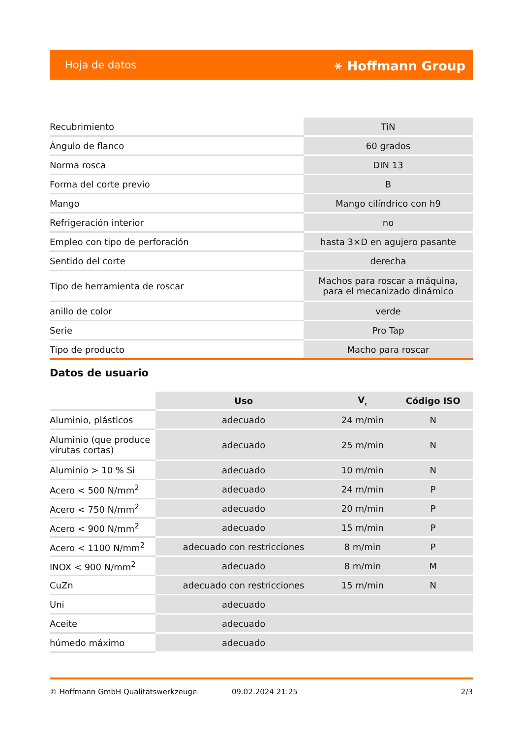Hoja de datos ⚹ Hoffmann Group
| Recubrimiento | TiN |
| Ángulo de flanco | 60 grados |
| Norma rosca | DIN 13 |
| Forma del corte previo | B |
| Mango | Mango cilíndrico con h9 |
| Refrigeración interior | no |
| Empleo con tipo de perforación | hasta 3×D en agujero pasante |
| Sentido del corte | derecha |
| Tipo de herramienta de roscar | Machos para roscar a máquina, para el mecanizado dinámico |
| anillo de color | verde |
| Serie | Pro Tap |
| Tipo de producto | Macho para roscar |
Datos de usuario
| | Uso | V<sub>c</sub> | Código ISO |
| --- | --- | --- | --- |
| Aluminio, plásticos | adecuado | 24 m/min | N |
| Aluminio (que produce virutas cortas) | adecuado | 25 m/min | N |
| Aluminio > 10 % Si | adecuado | 10 m/min | N |
| Acero < 500 N/mm<sup>2</sup> | adecuado | 24 m/min | P |
| Acero < 750 N/mm<sup>2</sup> | adecuado | 20 m/min | P |
| Acero < 900 N/mm<sup>2</sup> | adecuado | 15 m/min | P |
| Acero < 1100 N/mm<sup>2</sup> | adecuado con restricciones | 8 m/min | P |
| INOX < 900 N/mm<sup>2</sup> | adecuado | 8 m/min | M |
| CuZn | adecuado con restricciones | 15 m/min | N |
| Uni | adecuado | | |
| Aceite | adecuado | | |
| húmedo máximo | adecuado | | |
© Hoffmann GmbH Qualitätswerkzeuge 09.02.2024 21:25 2/3